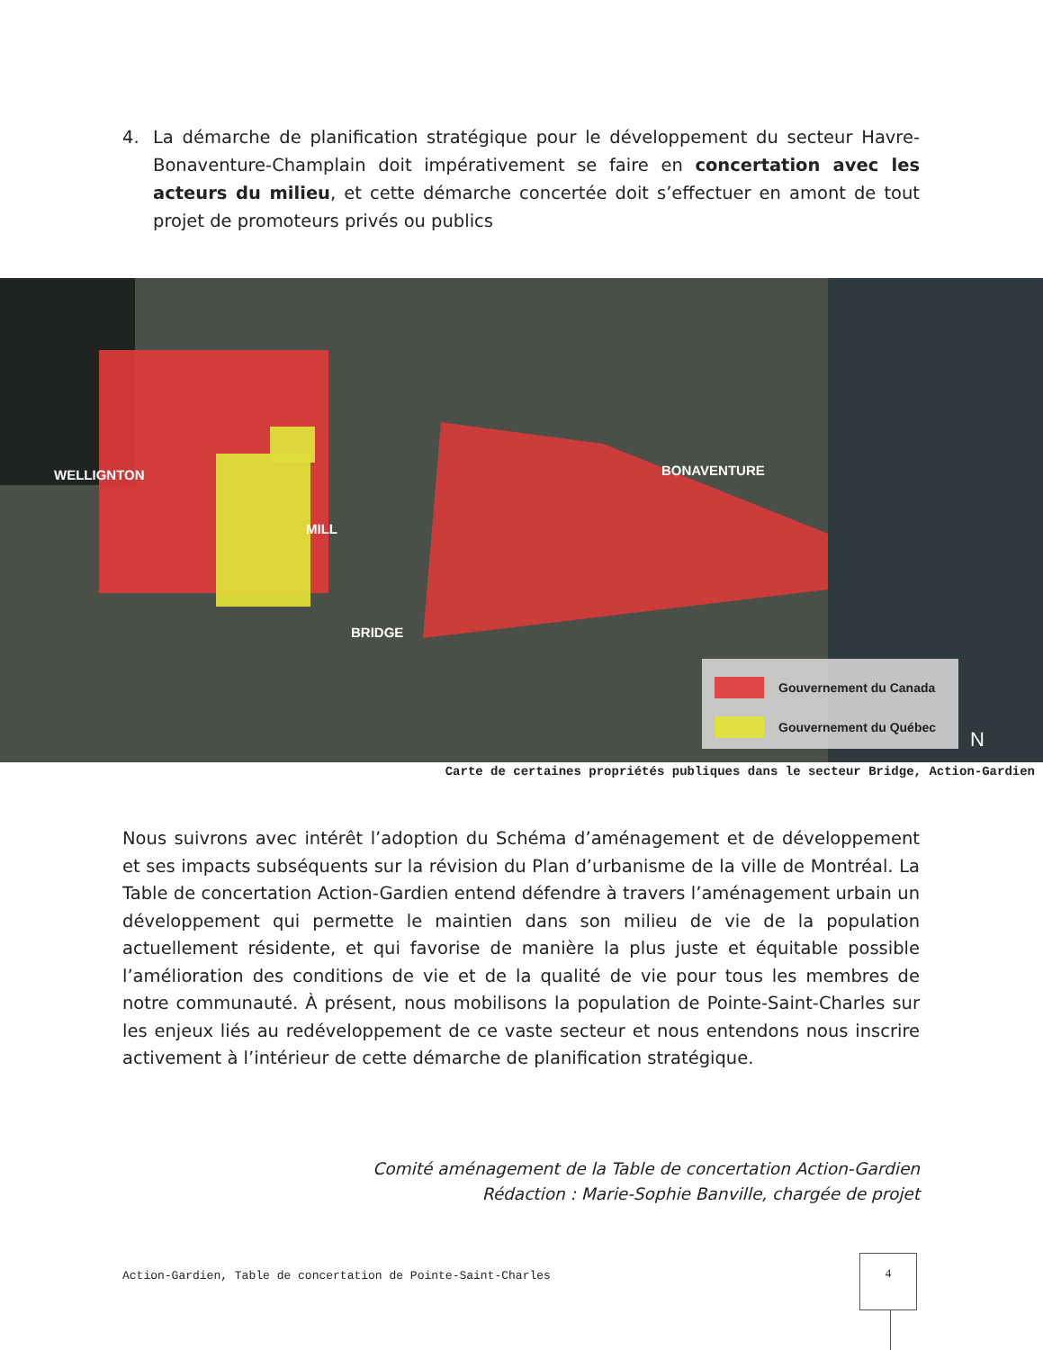4. La démarche de planification stratégique pour le développement du secteur Havre-Bonaventure-Champlain doit impérativement se faire en concertation avec les acteurs du milieu, et cette démarche concertée doit s’effectuer en amont de tout projet de promoteurs privés ou publics
WELLIGNTON
MILL
BRIDGE
BONAVENTURE
Gouvernement du Canada
Gouvernement du Québec
N
Carte de certaines propriétés publiques dans le secteur Bridge, Action-Gardien
Nous suivrons avec intérêt l’adoption du Schéma d’aménagement et de développement et ses impacts subséquents sur la révision du Plan d’urbanisme de la ville de Montréal. La Table de concertation Action-Gardien entend défendre à travers l’aménagement urbain un développement qui permette le maintien dans son milieu de vie de la population actuellement résidente, et qui favorise de manière la plus juste et équitable possible l’amélioration des conditions de vie et de la qualité de vie pour tous les membres de notre communauté. À présent, nous mobilisons la population de Pointe-Saint-Charles sur les enjeux liés au redéveloppement de ce vaste secteur et nous entendons nous inscrire activement à l’intérieur de cette démarche de planification stratégique.
Comité aménagement de la Table de concertation Action-Gardien
Rédaction : Marie-Sophie Banville, chargée de projet
Action-Gardien, Table de concertation de Pointe-Saint-Charles
4